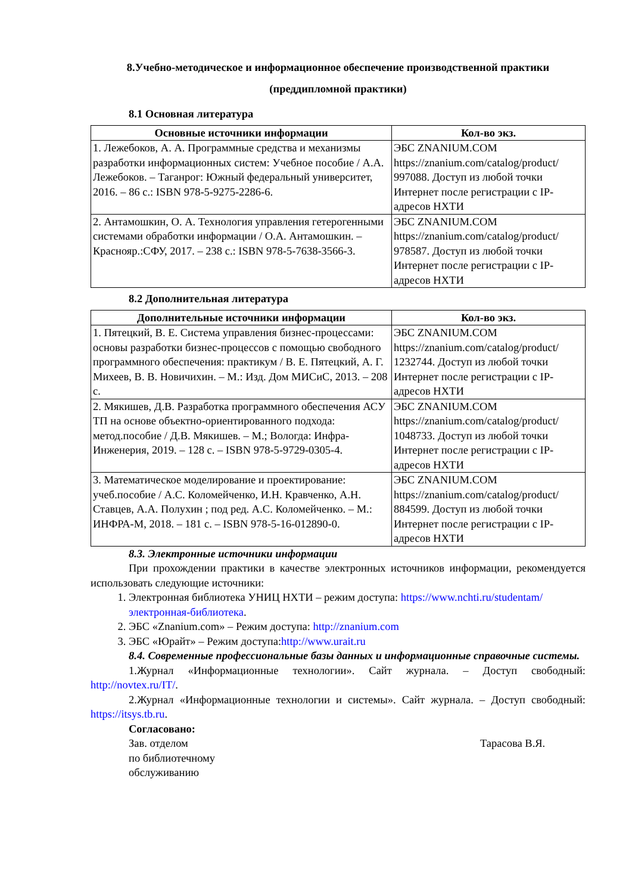8.Учебно-методическое и информационное обеспечение производственной практики
(преддипломной практики)
8.1 Основная литература
| Основные источники информации | Кол-во экз. |
| --- | --- |
| 1. Лежебоков, А. А. Программные средства и механизмы разработки информационных систем: Учебное пособие / А.А. Лежебоков. – Таганрог: Южный федеральный университет, 2016. – 86 с.: ISBN 978-5-9275-2286-6. | ЭБС ZNANIUM.COM https://znanium.com/catalog/product/ 997088. Доступ из любой точки Интернет после регистрации с IP-адресов НХТИ |
| 2. Антамошкин, О. А. Технология управления гетерогенными системами обработки информации / О.А. Антамошкин. – Краснояр.:СФУ, 2017. – 238 с.: ISBN 978-5-7638-3566-3. | ЭБС ZNANIUM.COM https://znanium.com/catalog/product/ 978587. Доступ из любой точки Интернет после регистрации с IP-адресов НХТИ |
8.2 Дополнительная литература
| Дополнительные источники информации | Кол-во экз. |
| --- | --- |
| 1. Пятецкий, В. Е. Система управления бизнес-процессами: основы разработки бизнес-процессов с помощью свободного программного обеспечения: практикум / В. Е. Пятецкий, А. Г. Михеев, В. В. Новичихин. – М.: Изд. Дом МИСиС, 2013. – 208 с. | ЭБС ZNANIUM.COM https://znanium.com/catalog/product/ 1232744. Доступ из любой точки Интернет после регистрации с IP-адресов НХТИ |
| 2. Мякишев, Д.В. Разработка программного обеспечения АСУ ТП на основе объектно-ориентированного подхода: метод.пособие / Д.В. Мякишев. – М.; Вологда: Инфра-Инженерия, 2019. – 128 с. – ISBN 978-5-9729-0305-4. | ЭБС ZNANIUM.COM https://znanium.com/catalog/product/ 1048733. Доступ из любой точки Интернет после регистрации с IP-адресов НХТИ |
| 3. Математическое моделирование и проектирование: учеб.пособие / А.С. Коломейченко, И.Н. Кравченко, А.Н. Ставцев, А.А. Полухин ; под ред. А.С. Коломейченко. – М.: ИНФРА-М, 2018. – 181 с. – ISBN 978-5-16-012890-0. | ЭБС ZNANIUM.COM https://znanium.com/catalog/product/ 884599. Доступ из любой точки Интернет после регистрации с IP-адресов НХТИ |
8.3. Электронные источники информации
При прохождении практики в качестве электронных источников информации, рекомендуется использовать следующие источники:
1. Электронная библиотека УНИЦ НХТИ – режим доступа: https://www.nchti.ru/studentam/электронная-библиотека.
2. ЭБС «Znanium.com» – Режим доступа: http://znanium.com
3. ЭБС «Юрайт» – Режим доступа:http://www.urait.ru
8.4. Современные профессиональные базы данных и информационные справочные системы.
1.Журнал «Информационные технологии». Сайт журнала. – Доступ свободный: http://novtex.ru/IT/.
2.Журнал «Информационные технологии и системы». Сайт журнала. – Доступ свободный: https://itsys.tb.ru.
Согласовано:
Зав. отделом
по библиотечному
обслуживанию
Тарасова В.Я.